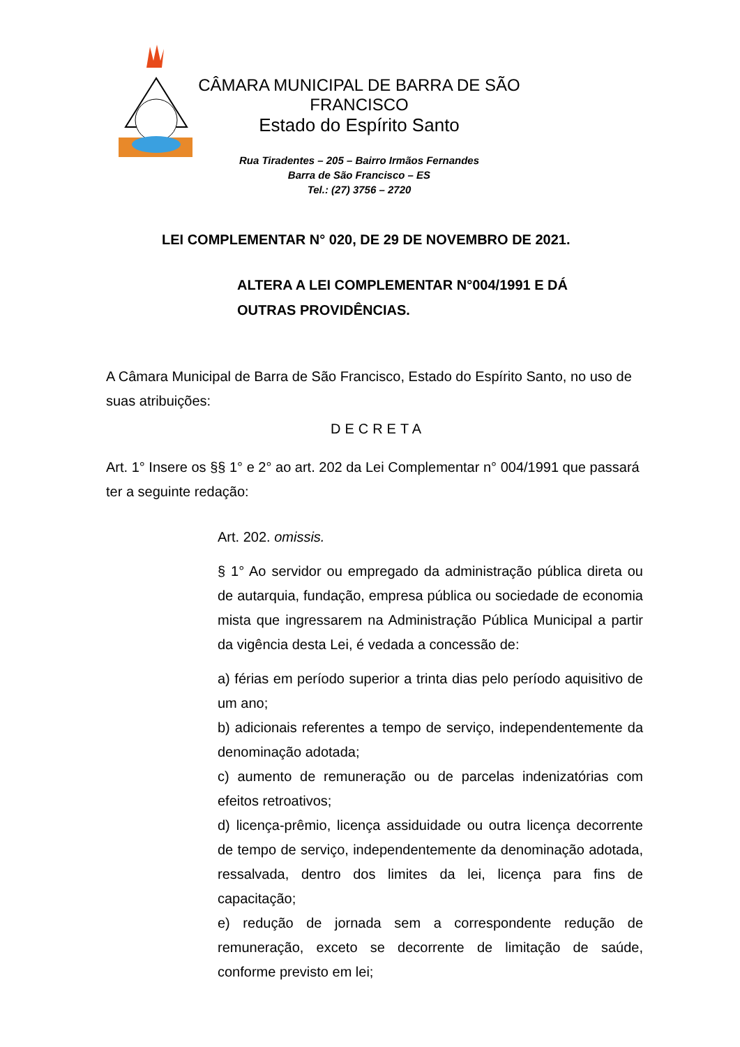CÂMARA MUNICIPAL DE BARRA DE SÃO FRANCISCO
Estado do Espírito Santo
Rua Tiradentes – 205 – Bairro Irmãos Fernandes
Barra de São Francisco – ES
Tel.: (27) 3756 – 2720
LEI COMPLEMENTAR N° 020, DE 29 DE NOVEMBRO DE 2021.
ALTERA A LEI COMPLEMENTAR N°004/1991 E DÁ OUTRAS PROVIDÊNCIAS.
A Câmara Municipal de Barra de São Francisco, Estado do Espírito Santo, no uso de suas atribuições:
DECRETA
Art. 1° Insere os §§ 1° e 2° ao art. 202 da Lei Complementar n° 004/1991 que passará ter a seguinte redação:
Art. 202. omissis.
§ 1° Ao servidor ou empregado da administração pública direta ou de autarquia, fundação, empresa pública ou sociedade de economia mista que ingressarem na Administração Pública Municipal a partir da vigência desta Lei, é vedada a concessão de:
a) férias em período superior a trinta dias pelo período aquisitivo de um ano;
b) adicionais referentes a tempo de serviço, independentemente da denominação adotada;
c) aumento de remuneração ou de parcelas indenizatórias com efeitos retroativos;
d) licença-prêmio, licença assiduidade ou outra licença decorrente de tempo de serviço, independentemente da denominação adotada, ressalvada, dentro dos limites da lei, licença para fins de capacitação;
e) redução de jornada sem a correspondente redução de remuneração, exceto se decorrente de limitação de saúde, conforme previsto em lei;